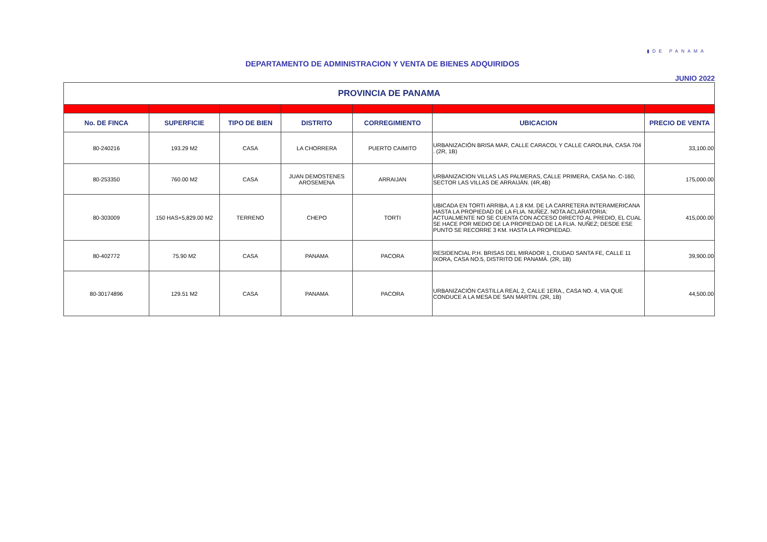▮DE PANAMA
DEPARTAMENTO DE ADMINISTRACION Y VENTA DE BIENES ADQUIRIDOS
JUNIO 2022
| PROVINCIA DE PANAMA | | | | | | |
| --- | --- | --- | --- | --- | --- | --- |
| No. DE FINCA | SUPERFICIE | TIPO DE BIEN | DISTRITO | CORREGIMIENTO | UBICACION | PRECIO DE VENTA |
| 80-240216 | 193.29 M2 | CASA | LA CHORRERA | PUERTO CAIMITO | URBANIZACIÓN BRISA MAR, CALLE CARACOL Y CALLE CAROLINA, CASA 704 . (2R, 1B) | 33,100.00 |
| 80-253350 | 760.00 M2 | CASA | JUAN DEMOSTENES AROSEMENA | ARRAIJAN | URBANIZACION VILLAS LAS PALMERAS, CALLE PRIMERA, CASA No. C-160, SECTOR LAS VILLAS DE ARRAIJÁN. (4R,4B) | 175,000.00 |
| 80-303009 | 150 HAS+5,829.00 M2 | TERRENO | CHEPO | TORTI | UBICADA EN TORTI ARRIBA, A 1.8 KM. DE LA CARRETERA INTERAMERICANA HASTA LA PROPIEDAD DE LA FLIA. NUÑEZ. NOTA ACLARATORIA: ACTUALMENTE NO SE CUENTA CON ACCESO DIRECTO AL PREDIO, EL CUAL SE HACE POR MEDIO DE LA PROPIEDAD DE LA FLIA. NUÑEZ; DESDE ESE PUNTO SE RECORRE 3 KM. HASTA LA PROPIEDAD. | 415,000.00 |
| 80-402772 | 75.90 M2 | CASA | PANAMA | PACORA | RESIDENCIAL P.H. BRISAS DEL MIRADOR 1, CIUDAD SANTA FE, CALLE 11 IXORA, CASA NO.5, DISTRITO DE PANAMÁ. (2R, 1B) | 39,900.00 |
| 80-30174896 | 129.51 M2 | CASA | PANAMA | PACORA | URBANIZACIÓN CASTILLA REAL 2, CALLE 1ERA., CASA NO. 4, VIA QUE CONDUCE A LA MESA DE SAN MARTIN. (2R, 1B) | 44,500.00 |